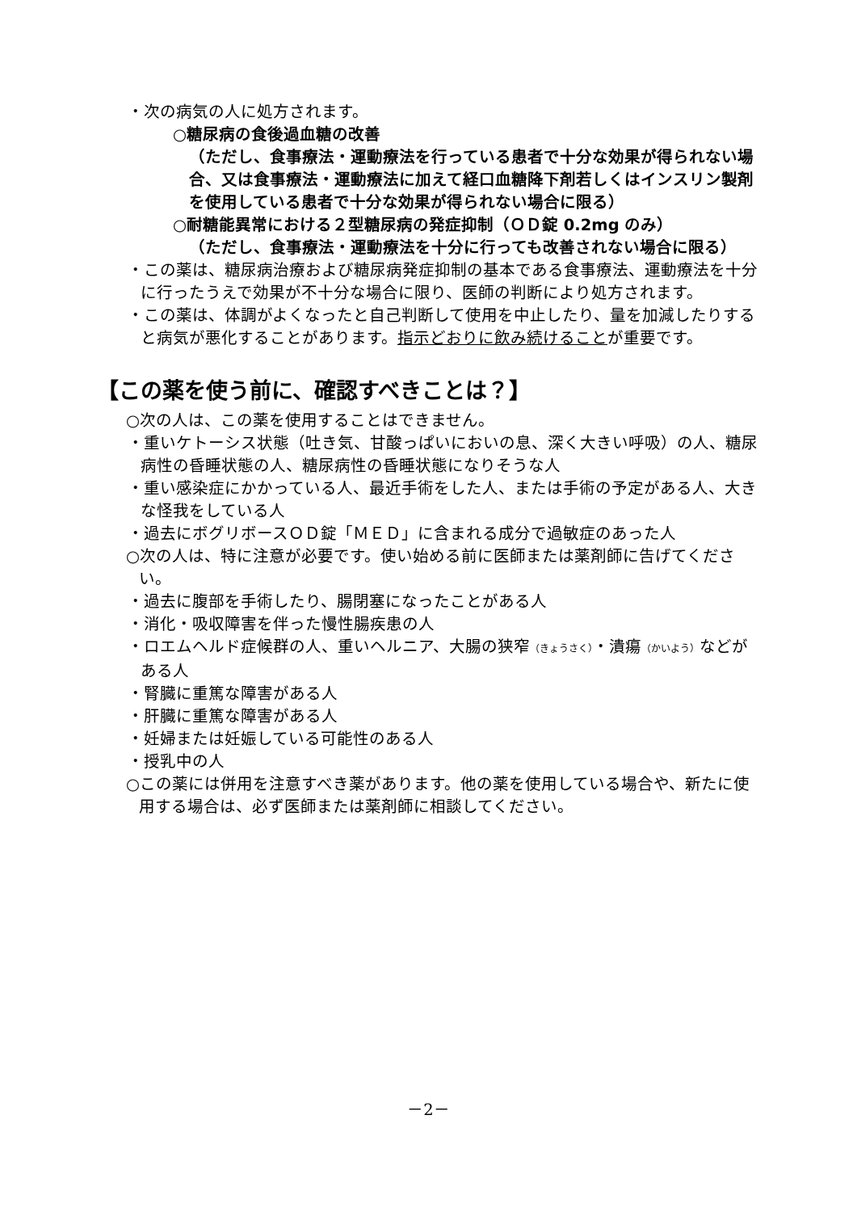・次の病気の人に処方されます。
○糖尿病の食後過血糖の改善
（ただし、食事療法・運動療法を行っている患者で十分な効果が得られない場合、又は食事療法・運動療法に加えて経口血糖降下剤若しくはインスリン製剤を使用している患者で十分な効果が得られない場合に限る）
○耐糖能異常における２型糖尿病の発症抑制（ＯＤ錠 0.2mg のみ）
（ただし、食事療法・運動療法を十分に行っても改善されない場合に限る）
・この薬は、糖尿病治療および糖尿病発症抑制の基本である食事療法、運動療法を十分に行ったうえで効果が不十分な場合に限り、医師の判断により処方されます。
・この薬は、体調がよくなったと自己判断して使用を中止したり、量を加減したりすると病気が悪化することがあります。指示どおりに飲み続けることが重要です。
【この薬を使う前に、確認すべきことは？】
○次の人は、この薬を使用することはできません。
・重いケトーシス状態（吐き気、甘酸っぱいにおいの息、深く大きい呼吸）の人、糖尿病性の昏睡状態の人、糖尿病性の昏睡状態になりそうな人
・重い感染症にかかっている人、最近手術をした人、または手術の予定がある人、大きな怪我をしている人
・過去にボグリボースＯＤ錠「ＭＥＤ」に含まれる成分で過敏症のあった人
○次の人は、特に注意が必要です。使い始める前に医師または薬剤師に告げてください。
・過去に腹部を手術したり、腸閉塞になったことがある人
・消化・吸収障害を伴った慢性腸疾患の人
・ロエムヘルド症候群の人、重いヘルニア、大腸の狭窄（きょうさく）・潰瘍（かいよう）などがある人
・腎臓に重篤な障害がある人
・肝臓に重篤な障害がある人
・妊婦または妊娠している可能性のある人
・授乳中の人
○この薬には併用を注意すべき薬があります。他の薬を使用している場合や、新たに使用する場合は、必ず医師または薬剤師に相談してください。
－2－